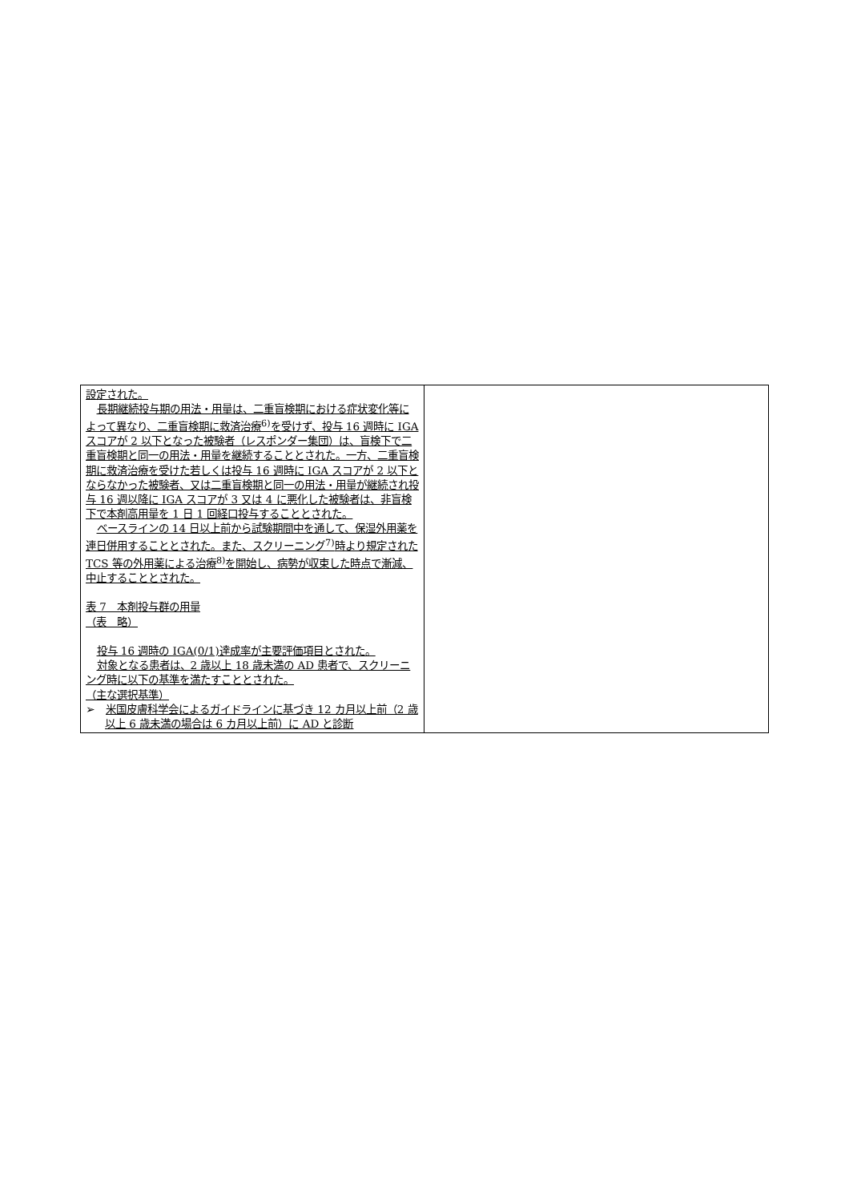| 設定された。 長期継続投与期の用法・用量は、二重盲検期における症状変化等によって異なり、二重盲検期に救済治療<sup>6)</sup>を受けず、投与 16 週時に IGA スコアが 2 以下となった被験者（レスポンダー集団）は、盲検下で二重盲検期と同一の用法・用量を継続することとされた。一方、二重盲検期に救済治療を受けた若しくは投与 16 週時に IGA スコアが 2 以下とならなかった被験者、又は二重盲検期と同一の用法・用量が継続され投与 16 週以降に IGA スコアが 3 又は 4 に悪化した被験者は、非盲検下で本剤高用量を 1 日 1 回経口投与することとされた。 ベースラインの 14 日以上前から試験期間中を通して、保湿外用薬を連日併用することとされた。また、スクリーニング<sup>7)</sup>時より規定された TCS 等の外用薬による治療<sup>8)</sup>を開始し、病勢が収束した時点で漸減、中止することとされた。 表 7 本剤投与群の用量 （表 略） 投与 16 週時の IGA(0/1)達成率が主要評価項目とされた。 対象となる患者は、2 歳以上 18 歳未満の AD 患者で、スクリーニング時に以下の基準を満たすこととされた。 （主な選択基準） ➢ 米国皮膚科学会によるガイドラインに基づき 12 カ月以上前（2 歳以上 6 歳未満の場合は 6 カ月以上前）に AD と診断 | |